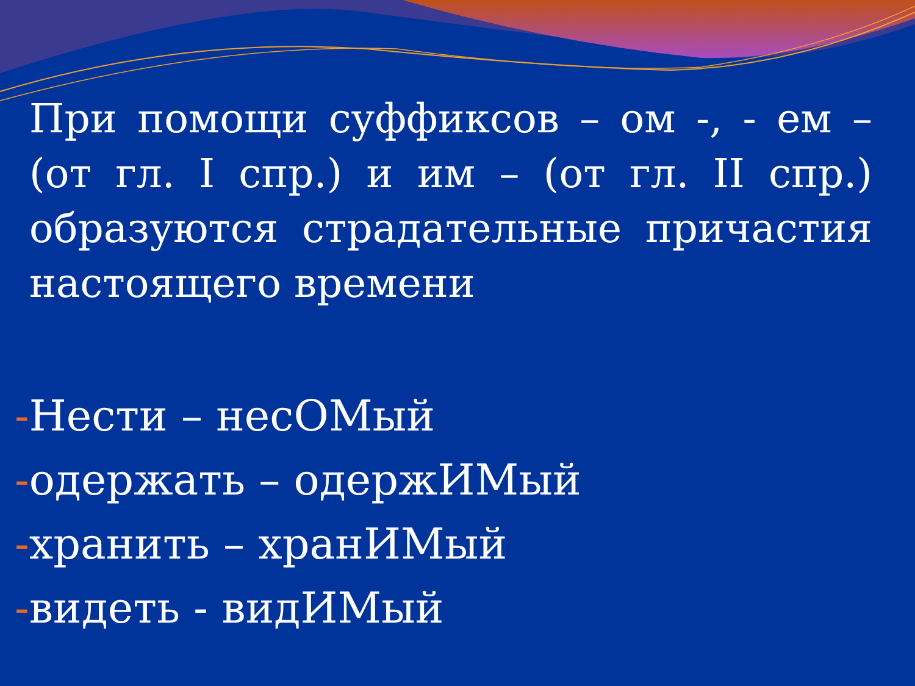При помощи суффиксов – ом -, - ем – (от гл. I спр.) и им – (от гл. II спр.) образуются страдательные причастия настоящего времени
-Нести – несОМый
-одержать – одержИМый
-хранить – хранИМый
-видеть - видИМый